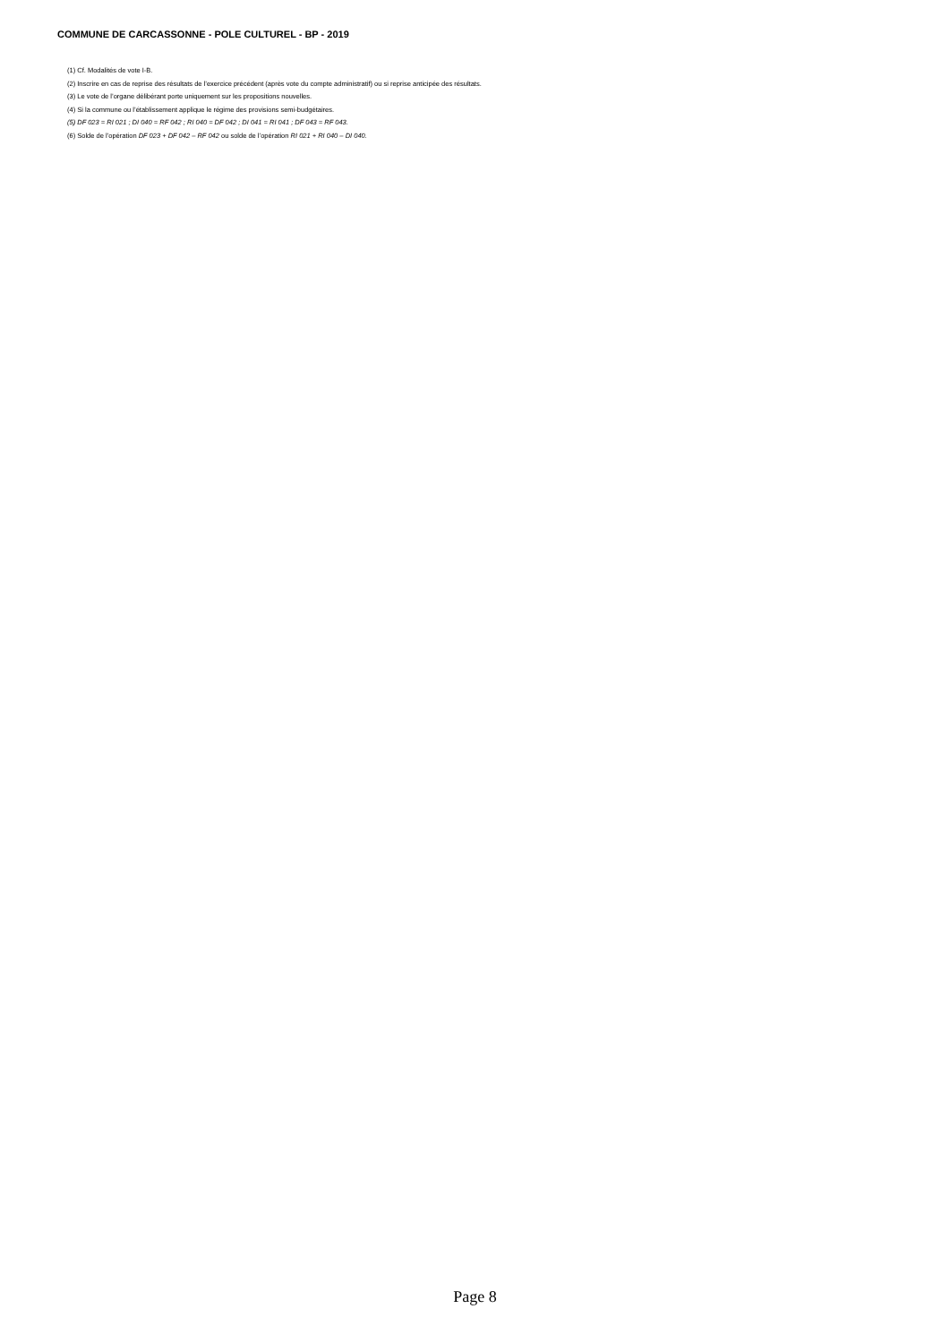COMMUNE DE CARCASSONNE - POLE CULTUREL - BP - 2019
(1) Cf. Modalités de vote I-B.
(2) Inscrire en cas de reprise des résultats de l’exercice précédent (après vote du compte administratif) ou si reprise anticipée des résultats.
(3) Le vote de l’organe délibérant porte uniquement sur les propositions nouvelles.
(4) Si la commune ou l’établissement applique le régime des provisions semi-budgétaires.
(5) DF 023 = RI 021 ; DI 040 = RF 042 ; RI 040 = DF 042 ; DI 041 = RI 041 ; DF 043 = RF 043.
(6) Solde de l’opération DF 023 + DF 042 – RF 042 ou solde de l’opération RI 021 + RI 040 – DI 040.
Page 8